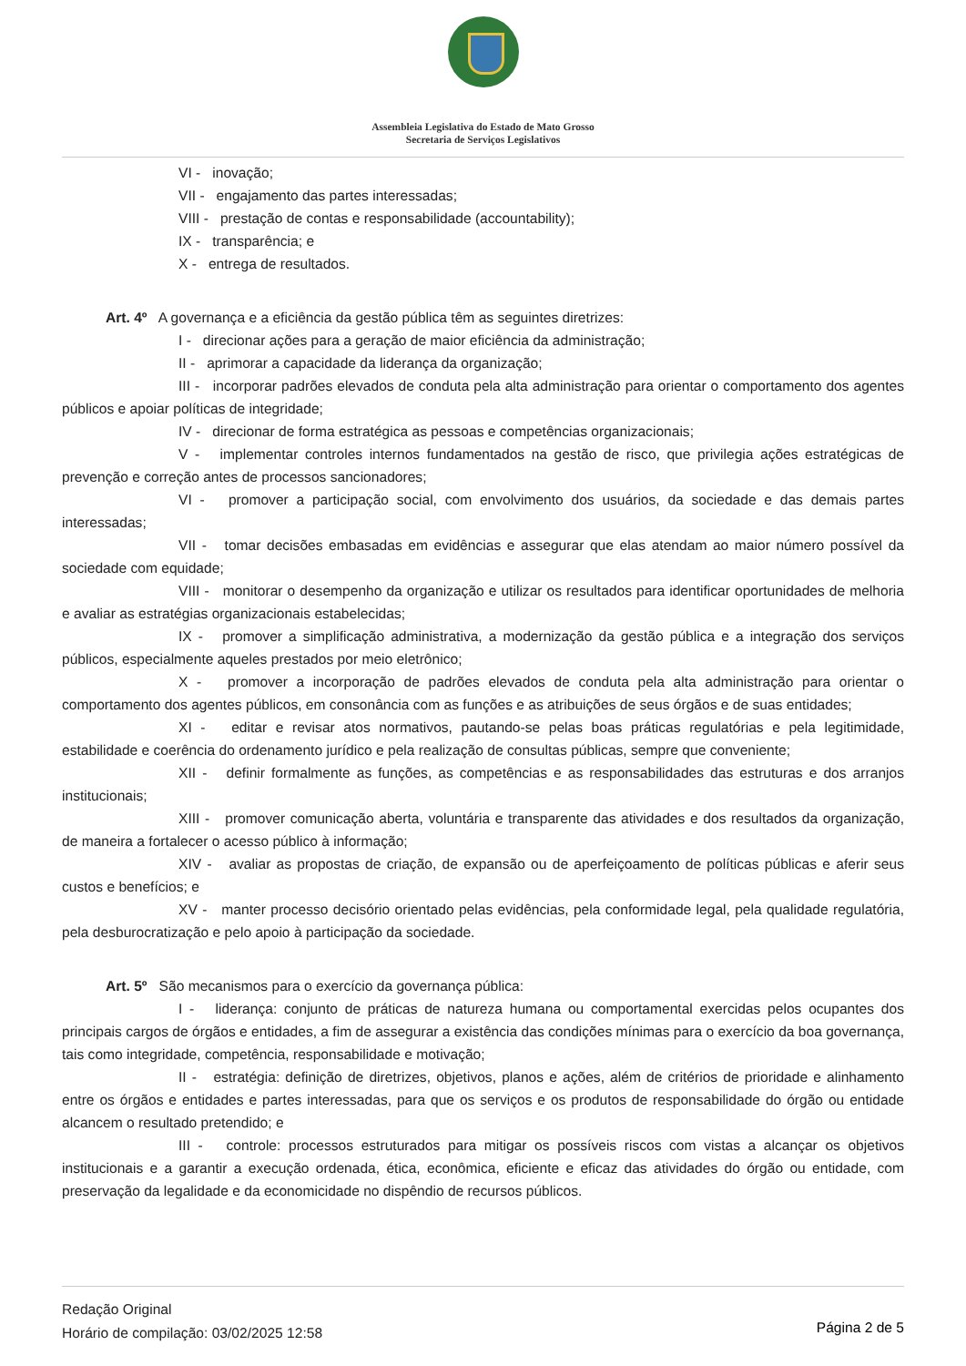Assembleia Legislativa do Estado de Mato Grosso
Secretaria de Serviços Legislativos
VI - inovação;
VII - engajamento das partes interessadas;
VIII - prestação de contas e responsabilidade (accountability);
IX - transparência; e
X - entrega de resultados.
Art. 4º A governança e a eficiência da gestão pública têm as seguintes diretrizes:
I - direcionar ações para a geração de maior eficiência da administração;
II - aprimorar a capacidade da liderança da organização;
III - incorporar padrões elevados de conduta pela alta administração para orientar o comportamento dos agentes públicos e apoiar políticas de integridade;
IV - direcionar de forma estratégica as pessoas e competências organizacionais;
V - implementar controles internos fundamentados na gestão de risco, que privilegia ações estratégicas de prevenção e correção antes de processos sancionadores;
VI - promover a participação social, com envolvimento dos usuários, da sociedade e das demais partes interessadas;
VII - tomar decisões embasadas em evidências e assegurar que elas atendam ao maior número possível da sociedade com equidade;
VIII - monitorar o desempenho da organização e utilizar os resultados para identificar oportunidades de melhoria e avaliar as estratégias organizacionais estabelecidas;
IX - promover a simplificação administrativa, a modernização da gestão pública e a integração dos serviços públicos, especialmente aqueles prestados por meio eletrônico;
X - promover a incorporação de padrões elevados de conduta pela alta administração para orientar o comportamento dos agentes públicos, em consonância com as funções e as atribuições de seus órgãos e de suas entidades;
XI - editar e revisar atos normativos, pautando-se pelas boas práticas regulatórias e pela legitimidade, estabilidade e coerência do ordenamento jurídico e pela realização de consultas públicas, sempre que conveniente;
XII - definir formalmente as funções, as competências e as responsabilidades das estruturas e dos arranjos institucionais;
XIII - promover comunicação aberta, voluntária e transparente das atividades e dos resultados da organização, de maneira a fortalecer o acesso público à informação;
XIV - avaliar as propostas de criação, de expansão ou de aperfeiçoamento de políticas públicas e aferir seus custos e benefícios; e
XV - manter processo decisório orientado pelas evidências, pela conformidade legal, pela qualidade regulatória, pela desburocratização e pelo apoio à participação da sociedade.
Art. 5º São mecanismos para o exercício da governança pública:
I - liderança: conjunto de práticas de natureza humana ou comportamental exercidas pelos ocupantes dos principais cargos de órgãos e entidades, a fim de assegurar a existência das condições mínimas para o exercício da boa governança, tais como integridade, competência, responsabilidade e motivação;
II - estratégia: definição de diretrizes, objetivos, planos e ações, além de critérios de prioridade e alinhamento entre os órgãos e entidades e partes interessadas, para que os serviços e os produtos de responsabilidade do órgão ou entidade alcancem o resultado pretendido; e
III - controle: processos estruturados para mitigar os possíveis riscos com vistas a alcançar os objetivos institucionais e a garantir a execução ordenada, ética, econômica, eficiente e eficaz das atividades do órgão ou entidade, com preservação da legalidade e da economicidade no dispêndio de recursos públicos.
Redação Original
Horário de compilação: 03/02/2025 12:58
Página 2 de 5